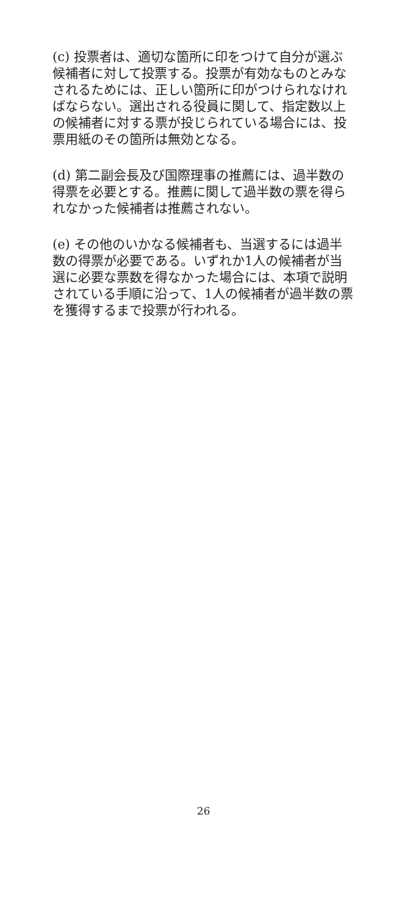(c) 投票者は、適切な箇所に印をつけて自分が選ぶ候補者に対して投票する。投票が有効なものとみなされるためには、正しい箇所に印がつけられなければならない。選出される役員に関して、指定数以上の候補者に対する票が投じられている場合には、投票用紙のその箇所は無効となる。
(d) 第二副会長及び国際理事の推薦には、過半数の得票を必要とする。推薦に関して過半数の票を得られなかった候補者は推薦されない。
(e) その他のいかなる候補者も、当選するには過半数の得票が必要である。いずれか1人の候補者が当選に必要な票数を得なかった場合には、本項で説明されている手順に沿って、1人の候補者が過半数の票を獲得するまで投票が行われる。
26